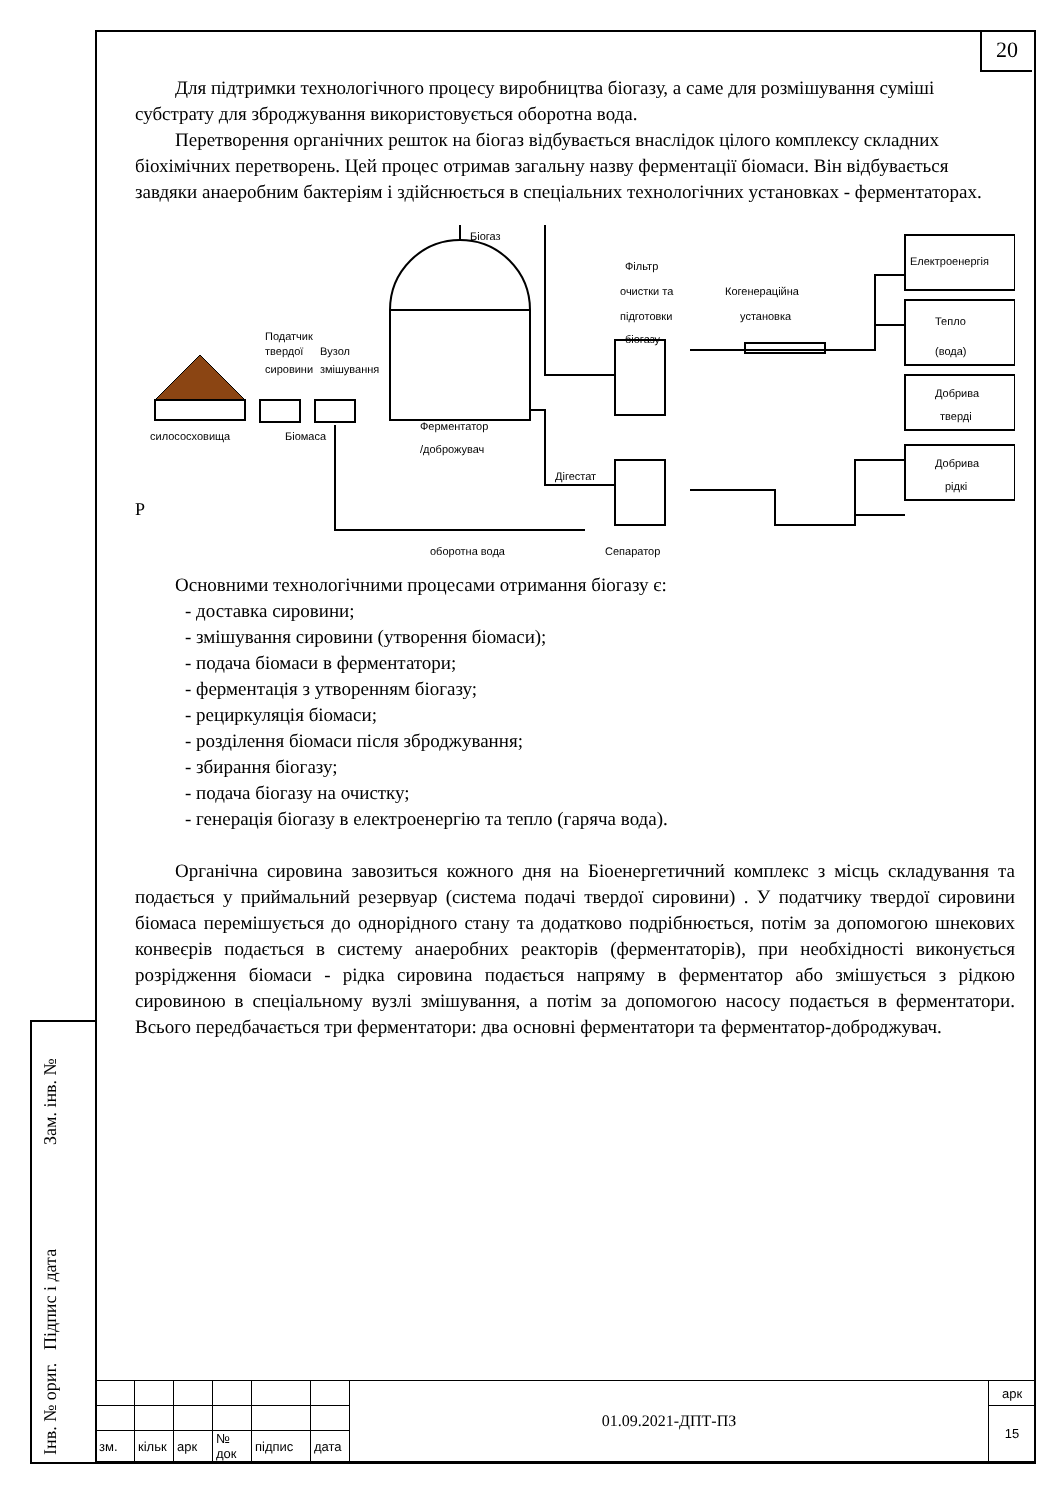Інв. № ориг.
Підпис і дата
Зам. інв. №
20
Для підтримки технологічного процесу виробництва біогазу, а саме для розмішування суміші субстрату для зброджування використовується оборотна вода.
Перетворення органічних решток на біогаз відбувається внаслідок цілого комплексу складних біохімічних перетворень. Цей процес отримав загальну назву ферментації біомаси. Він відбувається завдяки анаеробним бактеріям і здійснюється в спеціальних технологічних установках - ферментаторах.
Біогаз
Фільтр
очистки та
підготовки
біогазу
Когенераційна
установка
Електроенергія
Тепло
(вода)
Добрива
тверді
Добрива
рідкі
Податчик
твердої
сировини
Вузол
змішування
силососховища
Біомаса
Ферментатор
/доброжувач
Дігестат
оборотна вода
Сепаратор
Р
Основними технологічними процесами отримання біогазу є:
- доставка сировини;
- змішування сировини (утворення біомаси);
- подача біомаси в ферментатори;
- ферментація з утворенням біогазу;
- рециркуляція біомаси;
- розділення біомаси після зброджування;
- збирання біогазу;
- подача біогазу на очистку;
- генерація біогазу в електроенергію та тепло (гаряча вода).
Органічна сировина завозиться кожного дня на Біоенергетичний комплекс з місць складування та подається у приймальний резервуар (система подачі твердої сировини) . У податчику твердої сировини біомаса перемішується до однорідного стану та додатково подрібнюється, потім за допомогою шнекових конвеєрів подається в систему анаеробних реакторів (ферментаторів), при необхідності виконується розрідження біомаси - рідка сировина подається напряму в ферментатор або змішується з рідкою сировиною в спеціальному вузлі змішування, а потім за допомогою насосу подається в ферментатори. Всього передбачається три ферментатори: два основні ферментатори та ферментатор-доброджувач.
| | | | | | | 01.09.2021-ДПТ-ПЗ | арк |
| | | | | | | | 15 |
| зм. | кільк | арк | № док | підпис | дата | | |